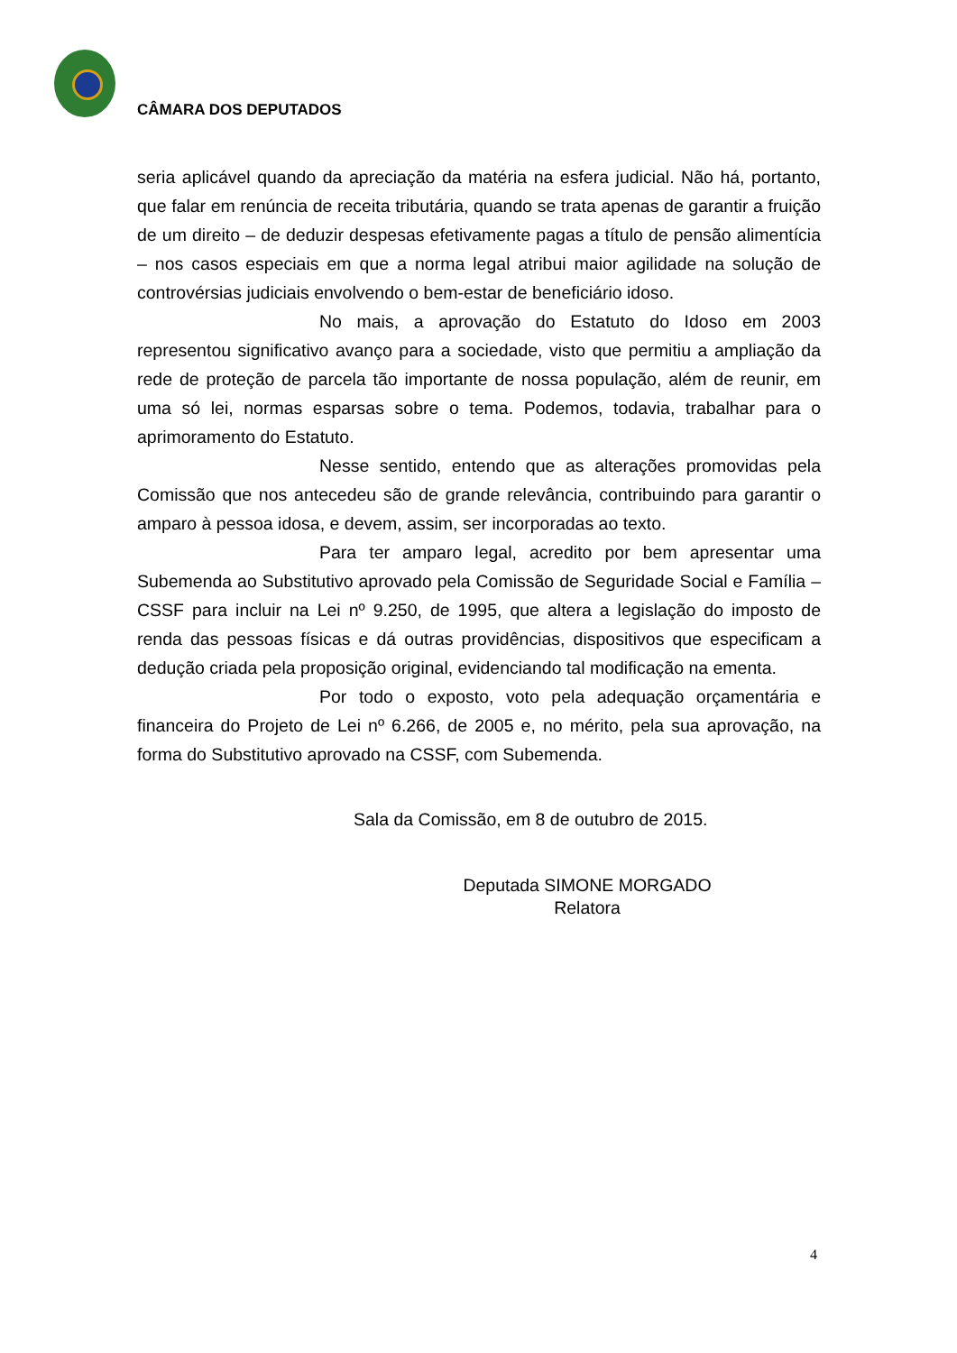CÂMARA DOS DEPUTADOS
seria aplicável quando da apreciação da matéria na esfera judicial. Não há, portanto, que falar em renúncia de receita tributária, quando se trata apenas de garantir a fruição de um direito – de deduzir despesas efetivamente pagas a título de pensão alimentícia – nos casos especiais em que a norma legal atribui maior agilidade na solução de controvérsias judiciais envolvendo o bem-estar de beneficiário idoso.
No mais, a aprovação do Estatuto do Idoso em 2003 representou significativo avanço para a sociedade, visto que permitiu a ampliação da rede de proteção de parcela tão importante de nossa população, além de reunir, em uma só lei, normas esparsas sobre o tema. Podemos, todavia, trabalhar para o aprimoramento do Estatuto.
Nesse sentido, entendo que as alterações promovidas pela Comissão que nos antecedeu são de grande relevância, contribuindo para garantir o amparo à pessoa idosa, e devem, assim, ser incorporadas ao texto.
Para ter amparo legal, acredito por bem apresentar uma Subemenda ao Substitutivo aprovado pela Comissão de Seguridade Social e Família – CSSF para incluir na Lei nº 9.250, de 1995, que altera a legislação do imposto de renda das pessoas físicas e dá outras providências, dispositivos que especificam a dedução criada pela proposição original, evidenciando tal modificação na ementa.
Por todo o exposto, voto pela adequação orçamentária e financeira do Projeto de Lei nº 6.266, de 2005 e, no mérito, pela sua aprovação, na forma do Substitutivo aprovado na CSSF, com Subemenda.
Sala da Comissão, em 8 de outubro de 2015.
Deputada SIMONE MORGADO
Relatora
4